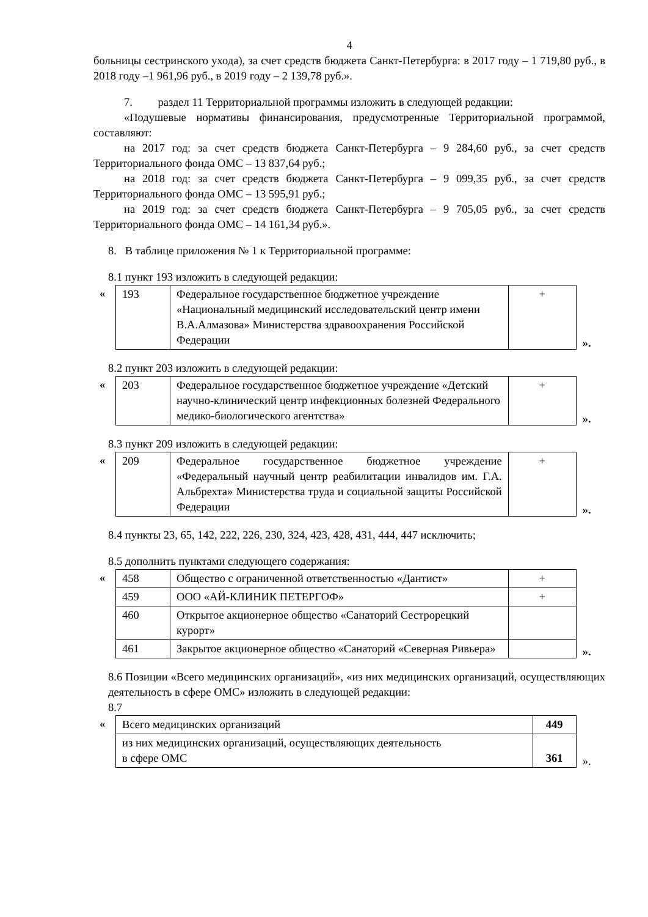4
больницы сестринского ухода), за счет средств бюджета Санкт-Петербурга: в 2017 году – 1 719,80 руб., в 2018 году –1 961,96 руб., в 2019 году – 2 139,78 руб.».
7. раздел 11 Территориальной программы изложить в следующей редакции:
«Подушевые нормативы финансирования, предусмотренные Территориальной программой, составляют:
на 2017 год: за счет средств бюджета Санкт-Петербурга – 9 284,60 руб., за счет средств Территориального фонда ОМС – 13 837,64 руб.;
на 2018 год: за счет средств бюджета Санкт-Петербурга – 9 099,35 руб., за счет средств Территориального фонда ОМС – 13 595,91 руб.;
на 2019 год: за счет средств бюджета Санкт-Петербурга – 9 705,05 руб., за счет средств Территориального фонда ОМС – 14 161,34 руб.».
8. В таблице приложения № 1 к Территориальной программе:
8.1 пункт 193 изложить в следующей редакции:
«
| 193 | Федеральное государственное бюджетное учреждение «Национальный медицинский исследовательский центр имени В.А.Алмазова» Министерства здравоохранения Российской Федерации | + |
».
8.2 пункт 203 изложить в следующей редакции:
«
| 203 | Федеральное государственное бюджетное учреждение «Детский научно-клинический центр инфекционных болезней Федерального медико-биологического агентства» | + |
».
8.3 пункт 209 изложить в следующей редакции:
«
| 209 | Федеральное государственное бюджетное учреждение «Федеральный научный центр реабилитации инвалидов им. Г.А. Альбрехта» Министерства труда и социальной защиты Российской Федерации | + |
».
8.4 пункты 23, 65, 142, 222, 226, 230, 324, 423, 428, 431, 444, 447 исключить;
8.5 дополнить пунктами следующего содержания:
«
| 458 | Общество с ограниченной ответственностью «Дантист» | + |
| 459 | ООО «АЙ-КЛИНИК ПЕТЕРГОФ» | + |
| 460 | Открытое акционерное общество «Санаторий Сестрорецкий курорт» | |
| 461 | Закрытое акционерное общество «Санаторий «Северная Ривьера» | |
».
8.6 Позиции «Всего медицинских организаций», «из них медицинских организаций, осуществляющих деятельность в сфере ОМС» изложить в следующей редакции:
8.7
«
| Всего медицинских организаций | 449 |
| из них медицинских организаций, осуществляющих деятельность в сфере ОМС | 361 |
».